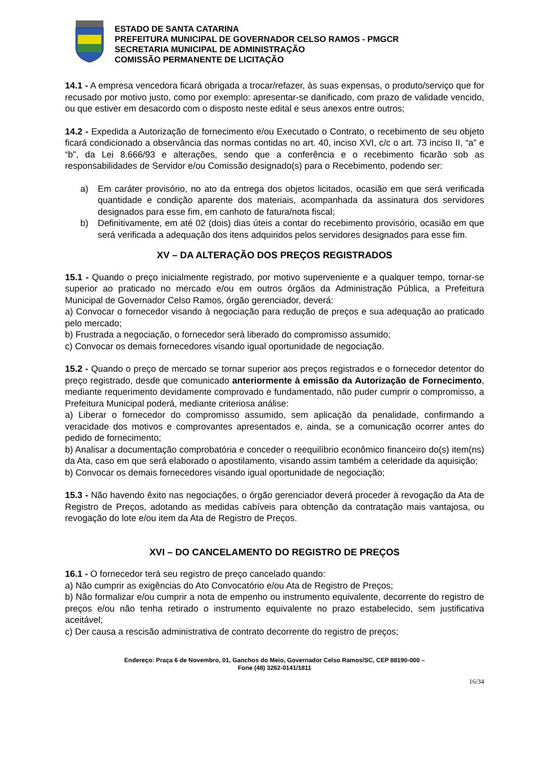ESTADO DE SANTA CATARINA
PREFEITURA MUNICIPAL DE GOVERNADOR CELSO RAMOS - PMGCR
SECRETARIA MUNICIPAL DE ADMINISTRAÇÃO
COMISSÃO PERMANENTE DE LICITAÇÃO
14.1 - A empresa vencedora ficará obrigada a trocar/refazer, às suas expensas, o produto/serviço que for recusado por motivo justo, como por exemplo: apresentar-se danificado, com prazo de validade vencido, ou que estiver em desacordo com o disposto neste edital e seus anexos entre outros;
14.2 - Expedida a Autorização de fornecimento e/ou Executado o Contrato, o recebimento de seu objeto ficará condicionado a observância das normas contidas no art. 40, inciso XVI, c/c o art. 73 inciso II, “a” e “b”, da Lei 8.666/93 e alterações, sendo que a conferência e o recebimento ficarão sob as responsabilidades de Servidor e/ou Comissão designado(s) para o Recebimento, podendo ser:
a) Em caráter provisório, no ato da entrega dos objetos licitados, ocasião em que será verificada quantidade e condição aparente dos materiais, acompanhada da assinatura dos servidores designados para esse fim, em canhoto de fatura/nota fiscal;
b) Definitivamente, em até 02 (dois) dias úteis a contar do recebimento provisório, ocasião em que será verificada a adequação dos itens adquiridos pelos servidores designados para esse fim.
XV – DA ALTERAÇÃO DOS PREÇOS REGISTRADOS
15.1 - Quando o preço inicialmente registrado, por motivo superveniente e a qualquer tempo, tornar-se superior ao praticado no mercado e/ou em outros órgãos da Administração Pública, a Prefeitura Municipal de Governador Celso Ramos, órgão gerenciador, deverá:
a) Convocar o fornecedor visando à negociação para redução de preços e sua adequação ao praticado pelo mercado;
b) Frustrada a negociação, o fornecedor será liberado do compromisso assumido;
c) Convocar os demais fornecedores visando igual oportunidade de negociação.
15.2 - Quando o preço de mercado se tornar superior aos preços registrados e o fornecedor detentor do preço registrado, desde que comunicado anteriormente à emissão da Autorização de Fornecimento, mediante requerimento devidamente comprovado e fundamentado, não puder cumprir o compromisso, a Prefeitura Municipal poderá, mediante criteriosa análise:
a) Liberar o fornecedor do compromisso assumido, sem aplicação da penalidade, confirmando a veracidade dos motivos e comprovantes apresentados e, ainda, se a comunicação ocorrer antes do pedido de fornecimento;
b) Analisar a documentação comprobatória e conceder o reequilíbrio econômico financeiro do(s) item(ns) da Ata, caso em que será elaborado o apostilamento, visando assim também a celeridade da aquisição;
b) Convocar os demais fornecedores visando igual oportunidade de negociação;
15.3 - Não havendo êxito nas negociações, o órgão gerenciador deverá proceder à revogação da Ata de Registro de Preços, adotando as medidas cabíveis para obtenção da contratação mais vantajosa, ou revogação do lote e/ou item da Ata de Registro de Preços.
XVI – DO CANCELAMENTO DO REGISTRO DE PREÇOS
16.1 - O fornecedor terá seu registro de preço cancelado quando:
a) Não cumprir as exigências do Ato Convocatório e/ou Ata de Registro de Preços;
b) Não formalizar e/ou cumprir a nota de empenho ou instrumento equivalente, decorrente do registro de preços e/ou não tenha retirado o instrumento equivalente no prazo estabelecido, sem justificativa aceitável;
c) Der causa a rescisão administrativa de contrato decorrente do registro de preços;
Endereço: Praça 6 de Novembro, 01, Ganchos do Meio, Governador Celso Ramos/SC, CEP 88190-000 –
Fone (48) 3262-0141/1811
16/34